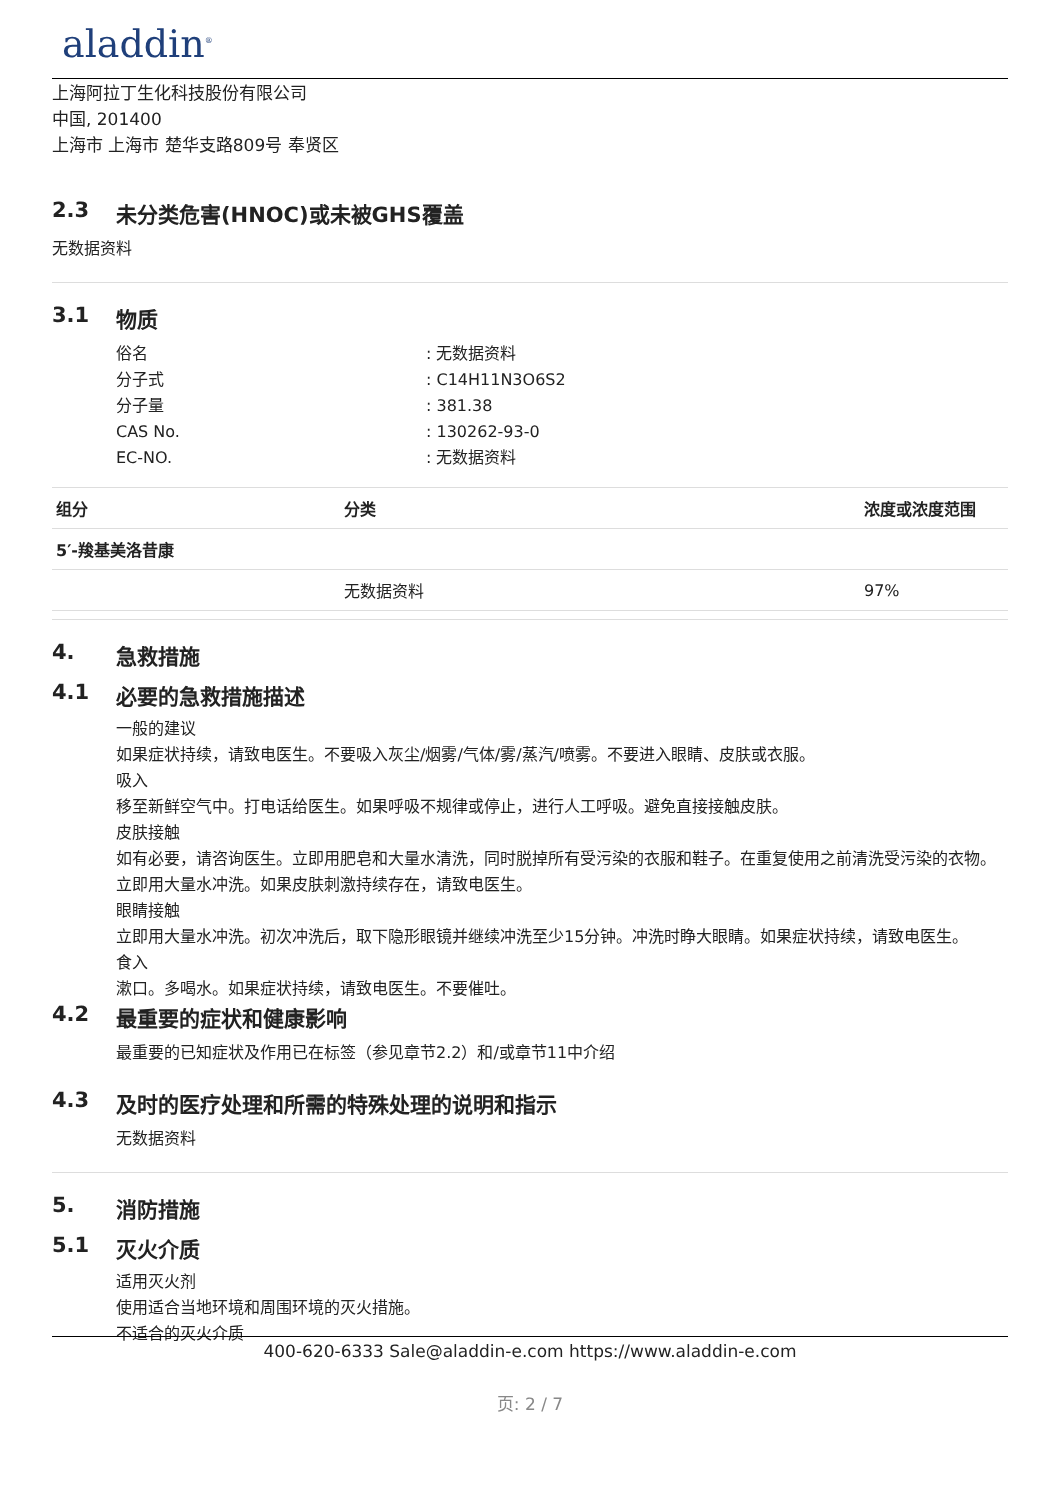aladdin<sup>®</sup>
上海阿拉丁生化科技股份有限公司
中国, 201400
上海市 上海市 楚华支路809号 奉贤区
2.3 未分类危害(HNOC)或未被GHS覆盖
无数据资料
3.1 物质
俗名
: 无数据资料
分子式
: C14H11N3O6S2
分子量
: 381.38
CAS No.
: 130262-93-0
EC-NO.
: 无数据资料
| 组分 | 分类 | 浓度或浓度范围 |
| --- | --- | --- |
| 5′-羧基美洛昔康 | | |
| | 无数据资料 | 97% |
4. 急救措施
4.1 必要的急救措施描述
一般的建议
如果症状持续，请致电医生。不要吸入灰尘/烟雾/气体/雾/蒸汽/喷雾。不要进入眼睛、皮肤或衣服。
吸入
移至新鲜空气中。打电话给医生。如果呼吸不规律或停止，进行人工呼吸。避免直接接触皮肤。
皮肤接触
如有必要，请咨询医生。立即用肥皂和大量水清洗，同时脱掉所有受污染的衣服和鞋子。在重复使用之前清洗受污染的衣物。立即用大量水冲洗。如果皮肤刺激持续存在，请致电医生。
眼睛接触
立即用大量水冲洗。初次冲洗后，取下隐形眼镜并继续冲洗至少15分钟。冲洗时睁大眼睛。如果症状持续，请致电医生。
食入
漱口。多喝水。如果症状持续，请致电医生。不要催吐。
4.2 最重要的症状和健康影响
最重要的已知症状及作用已在标签（参见章节2.2）和/或章节11中介绍
4.3 及时的医疗处理和所需的特殊处理的说明和指示
无数据资料
5. 消防措施
5.1 灭火介质
适用灭火剂
使用适合当地环境和周围环境的灭火措施。
不适合的灭火介质
400-620-6333 Sale@aladdin-e.com https://www.aladdin-e.com
页: 2 / 7